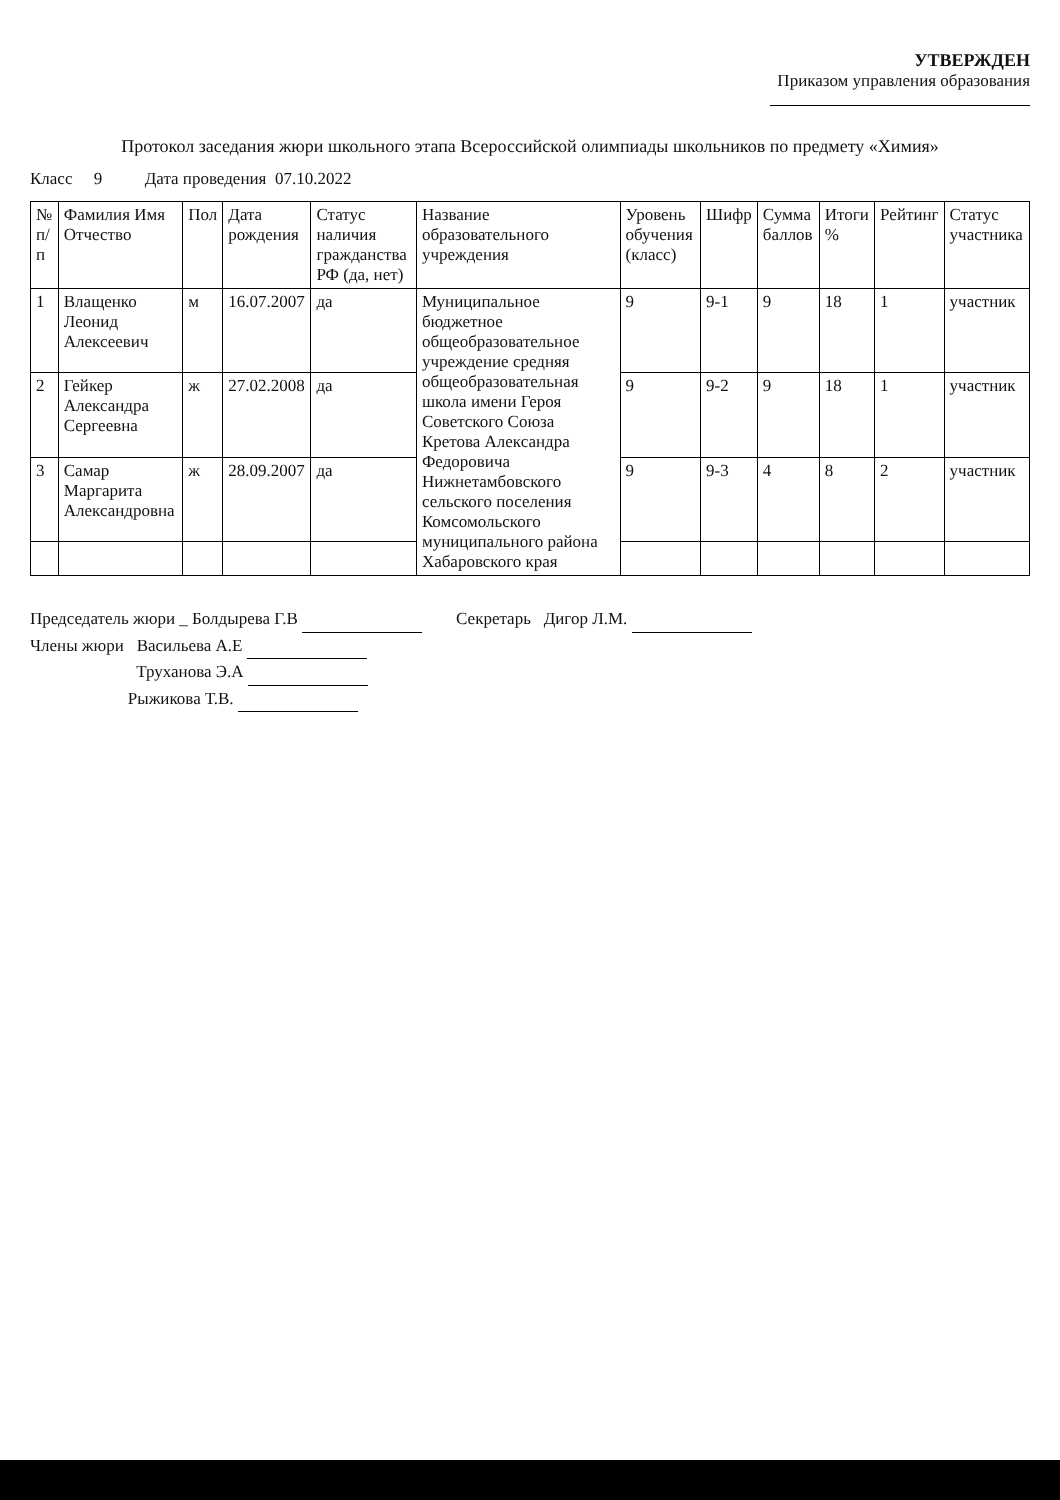УТВЕРЖДЕН
Приказом управления образования
Протокол заседания жюри школьного этапа Всероссийской олимпиады школьников по предмету «Химия»
Класс 9 Дата проведения 07.10.2022
| № п/п | Фамилия Имя Отчество | Пол | Дата рождения | Статус наличия гражданства РФ (да, нет) | Название образовательного учреждения | Уровень обучения (класс) | Шифр | Сумма баллов | Итоги % | Рейтинг | Статус участника |
| --- | --- | --- | --- | --- | --- | --- | --- | --- | --- | --- | --- |
| 1 | Влащенко Леонид Алексеевич | м | 16.07.2007 | да | Муниципальное бюджетное общеобразовательное учреждение средняя общеобразовательная школа имени Героя Советского Союза Кретова Александра Федоровича Нижнетамбовского сельского поселения Комсомольского муниципального района Хабаровского края | 9 | 9-1 | 9 | 18 | 1 | участник |
| 2 | Гейкер Александра Сергеевна | ж | 27.02.2008 | да | | 9 | 9-2 | 9 | 18 | 1 | участник |
| 3 | Самар Маргарита Александровна | ж | 28.09.2007 | да | | 9 | 9-3 | 4 | 8 | 2 | участник |
Председатель жюри _ Болдырева Г.В Секретарь Дигор Л.М.
Члены жюри Васильева А.Е
Труханова Э.А
Рыжикова Т.В.